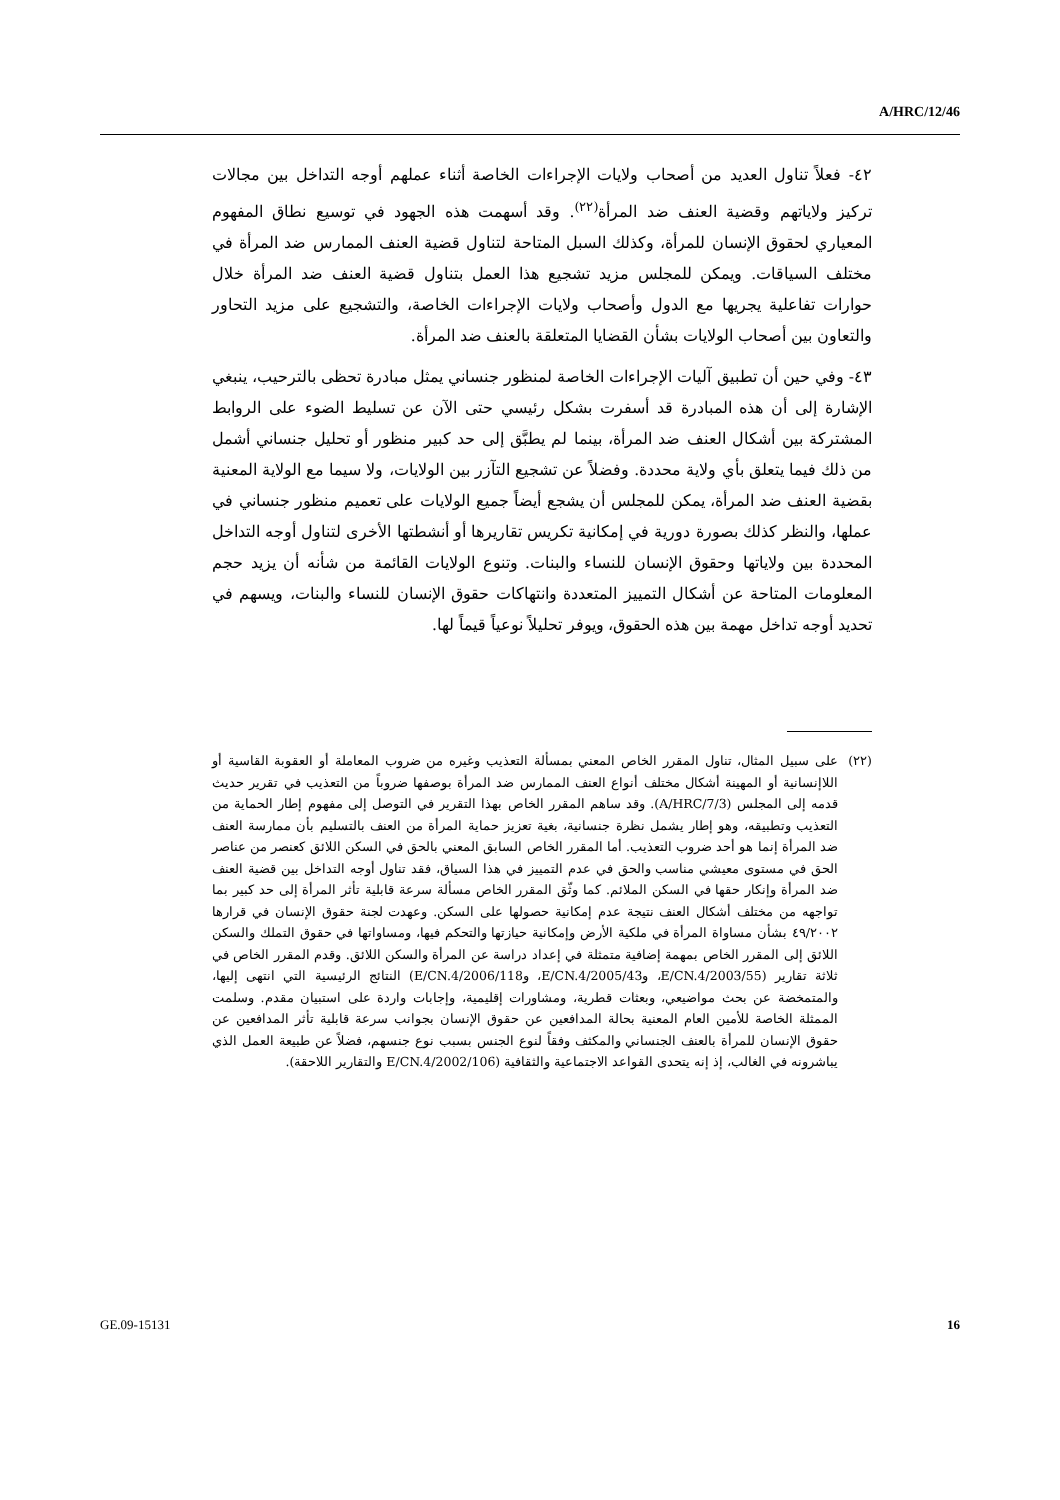A/HRC/12/46
٤٢- فعلاً تناول العديد من أصحاب ولايات الإجراءات الخاصة أثناء عملهم أوجه التداخل بين مجالات تركيز ولاياتهم وقضية العنف ضد المرأة<sup>(٢٢)</sup>. وقد أسهمت هذه الجهود في توسيع نطاق المفهوم المعياري لحقوق الإنسان للمرأة، وكذلك السبل المتاحة لتناول قضية العنف الممارس ضد المرأة في مختلف السياقات. ويمكن للمجلس مزيد تشجيع هذا العمل بتناول قضية العنف ضد المرأة خلال حوارات تفاعلية يجريها مع الدول وأصحاب ولايات الإجراءات الخاصة، والتشجيع على مزيد التحاور والتعاون بين أصحاب الولايات بشأن القضايا المتعلقة بالعنف ضد المرأة.
٤٣- وفي حين أن تطبيق آليات الإجراءات الخاصة لمنظور جنساني يمثل مبادرة تحظى بالترحيب، ينبغي الإشارة إلى أن هذه المبادرة قد أسفرت بشكل رئيسي حتى الآن عن تسليط الضوء على الروابط المشتركة بين أشكال العنف ضد المرأة، بينما لم يطبَّق إلى حد كبير منظور أو تحليل جنساني أشمل من ذلك فيما يتعلق بأي ولاية محددة. وفضلاً عن تشجيع التآزر بين الولايات، ولا سيما مع الولاية المعنية بقضية العنف ضد المرأة، يمكن للمجلس أن يشجع أيضاً جميع الولايات على تعميم منظور جنساني في عملها، والنظر كذلك بصورة دورية في إمكانية تكريس تقاريرها أو أنشطتها الأخرى لتناول أوجه التداخل المحددة بين ولاياتها وحقوق الإنسان للنساء والبنات. وتنوع الولايات القائمة من شأنه أن يزيد حجم المعلومات المتاحة عن أشكال التمييز المتعددة وانتهاكات حقوق الإنسان للنساء والبنات، ويسهم في تحديد أوجه تداخل مهمة بين هذه الحقوق، ويوفر تحليلاً نوعياً قيماً لها.
(٢٢) على سبيل المثال، تناول المقرر الخاص المعني بمسألة التعذيب وغيره من ضروب المعاملة أو العقوبة القاسية أو اللاإنسانية أو المهينة أشكال مختلف أنواع العنف الممارس ضد المرأة بوصفها ضروباً من التعذيب في تقرير حديث قدمه إلى المجلس (A/HRC/7/3). وقد ساهم المقرر الخاص بهذا التقرير في التوصل إلى مفهوم إطار الحماية من التعذيب وتطبيقه، وهو إطار يشمل نظرة جنسانية، بغية تعزيز حماية المرأة من العنف بالتسليم بأن ممارسة العنف ضد المرأة إنما هو أحد ضروب التعذيب. أما المقرر الخاص السابق المعني بالحق في السكن اللائق كعنصر من عناصر الحق في مستوى معيشي مناسب والحق في عدم التمييز في هذا السياق، فقد تناول أوجه التداخل بين قضية العنف ضد المرأة وإنكار حقها في السكن الملائم. كما وثّق المقرر الخاص مسألة سرعة قابلية تأثر المرأة إلى حد كبير بما تواجهه من مختلف أشكال العنف نتيجة عدم إمكانية حصولها على السكن. وعهدت لجنة حقوق الإنسان في قرارها ٤٩/٢٠٠٢ بشأن مساواة المرأة في ملكية الأرض وإمكانية حيازتها والتحكم فيها، ومساواتها في حقوق التملك والسكن اللائق إلى المقرر الخاص بمهمة إضافية متمثلة في إعداد دراسة عن المرأة والسكن اللائق. وقدم المقرر الخاص في ثلاثة تقارير (E/CN.4/2003/55، وE/CN.4/2005/43، وE/CN.4/2006/118) النتائج الرئيسية التي انتهى إليها، والمتمخضة عن بحث مواضيعي، وبعثات قطرية، ومشاورات إقليمية، وإجابات واردة على استبيان مقدم. وسلمت الممثلة الخاصة للأمين العام المعنية بحالة المدافعين عن حقوق الإنسان بجوانب سرعة قابلية تأثر المدافعين عن حقوق الإنسان للمرأة بالعنف الجنساني والمكثف وفقاً لنوع الجنس بسبب نوع جنسهم، فضلاً عن طبيعة العمل الذي يباشرونه في الغالب، إذ إنه يتحدى القواعد الاجتماعية والثقافية (E/CN.4/2002/106 والتقارير اللاحقة).
GE.09-15131 16